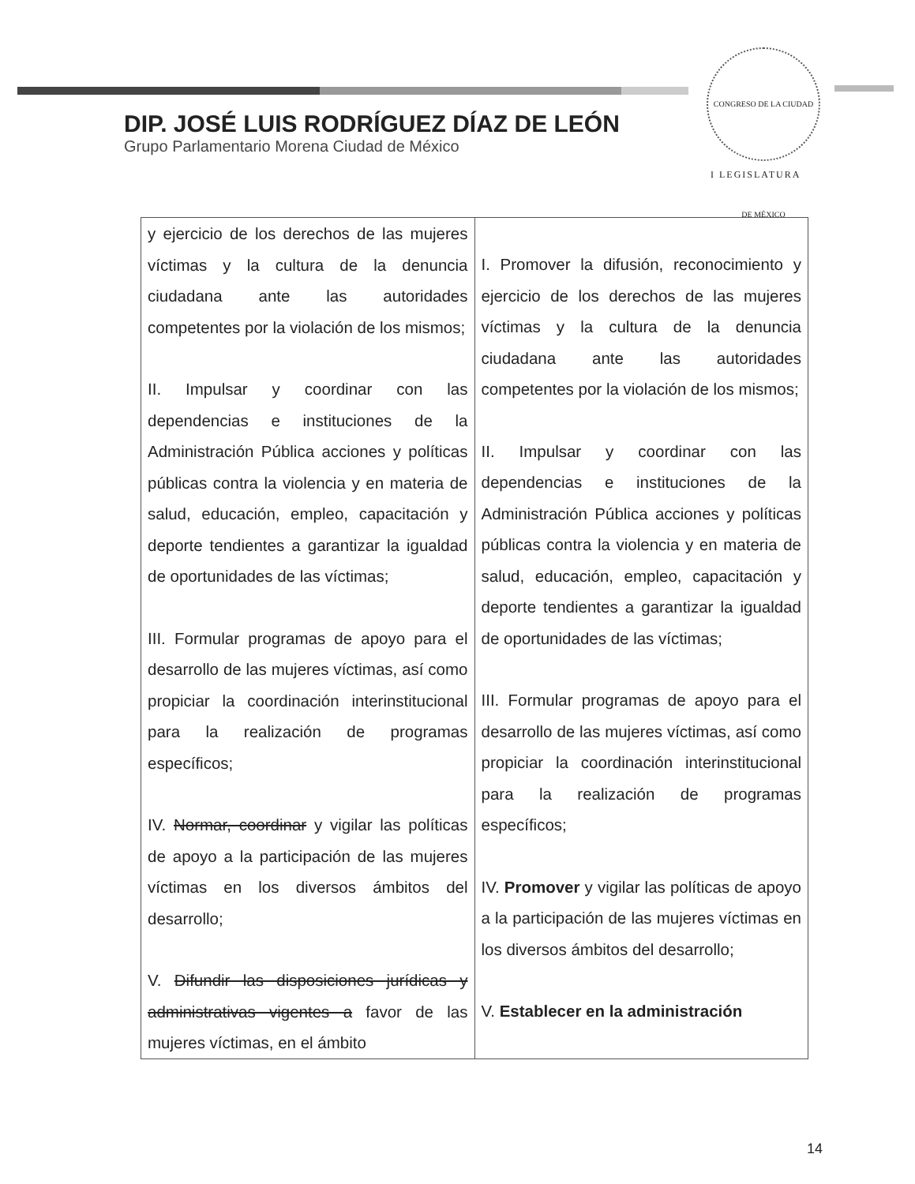CONGRESO DE LA CIUDAD DE MÉXICO
I LEGISLATURA
DIP. JOSÉ LUIS RODRÍGUEZ DÍAZ DE LEÓN
Grupo Parlamentario Morena Ciudad de México
| y ejercicio de los derechos de las mujeres víctimas y la cultura de la denuncia ciudadana ante las autoridades competentes por la violación de los mismos; II. Impulsar y coordinar con las dependencias e instituciones de la Administración Pública acciones y políticas públicas contra la violencia y en materia de salud, educación, empleo, capacitación y deporte tendientes a garantizar la igualdad de oportunidades de las víctimas; III. Formular programas de apoyo para el desarrollo de las mujeres víctimas, así como propiciar la coordinación interinstitucional para la realización de programas específicos; IV. Normar, coordinar y vigilar las políticas de apoyo a la participación de las mujeres víctimas en los diversos ámbitos del desarrollo; V. Difundir las disposiciones jurídicas y administrativas vigentes a favor de las mujeres víctimas, en el ámbito | I. Promover la difusión, reconocimiento y ejercicio de los derechos de las mujeres víctimas y la cultura de la denuncia ciudadana ante las autoridades competentes por la violación de los mismos; II. Impulsar y coordinar con las dependencias e instituciones de la Administración Pública acciones y políticas públicas contra la violencia y en materia de salud, educación, empleo, capacitación y deporte tendientes a garantizar la igualdad de oportunidades de las víctimas; III. Formular programas de apoyo para el desarrollo de las mujeres víctimas, así como propiciar la coordinación interinstitucional para la realización de programas específicos; IV. Promover y vigilar las políticas de apoyo a la participación de las mujeres víctimas en los diversos ámbitos del desarrollo; V. Establecer en la administración |
14